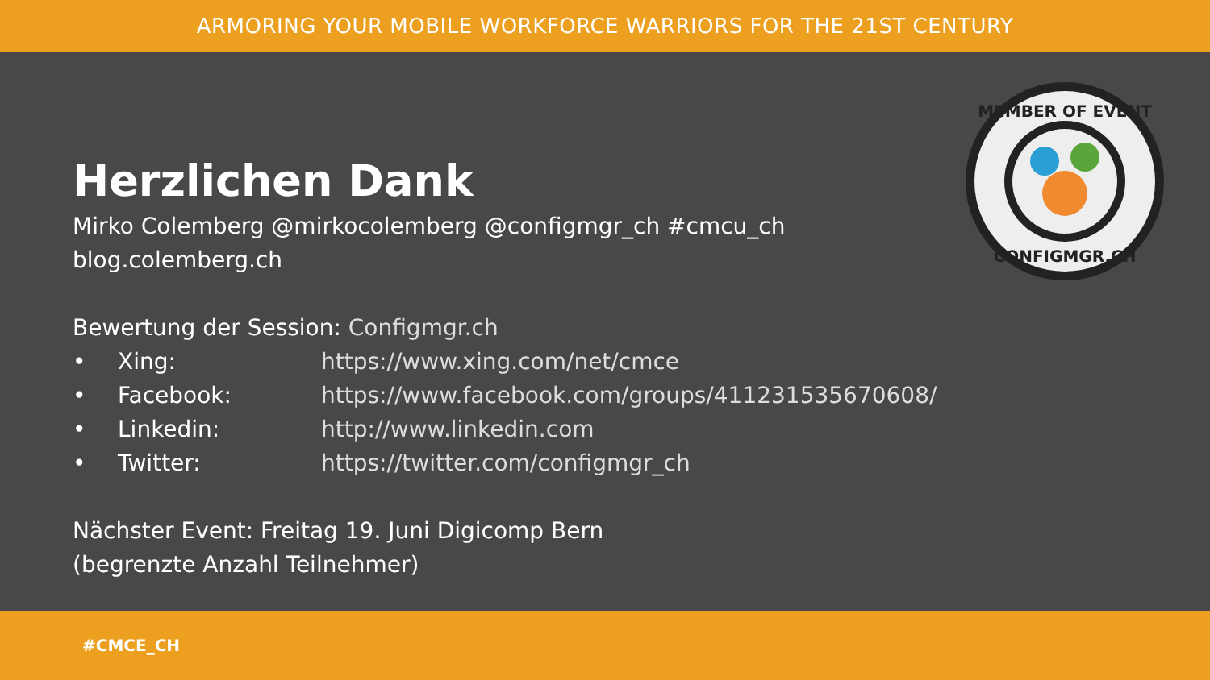ARMORING YOUR MOBILE WORKFORCE WARRIORS FOR THE 21ST CENTURY
MEMBER OF EVENT
CONFIGMGR.CH
Herzlichen Dank
Mirko Colemberg @mirkocolemberg @configmgr_ch #cmcu_ch
blog.colemberg.ch
Bewertung der Session: Configmgr.ch
• Xing: https://www.xing.com/net/cmce
• Facebook: https://www.facebook.com/groups/411231535670608/
• Linkedin: http://www.linkedin.com
• Twitter: https://twitter.com/configmgr_ch
Nächster Event: Freitag 19. Juni Digicomp Bern
(begrenzte Anzahl Teilnehmer)
#CMCE_CH